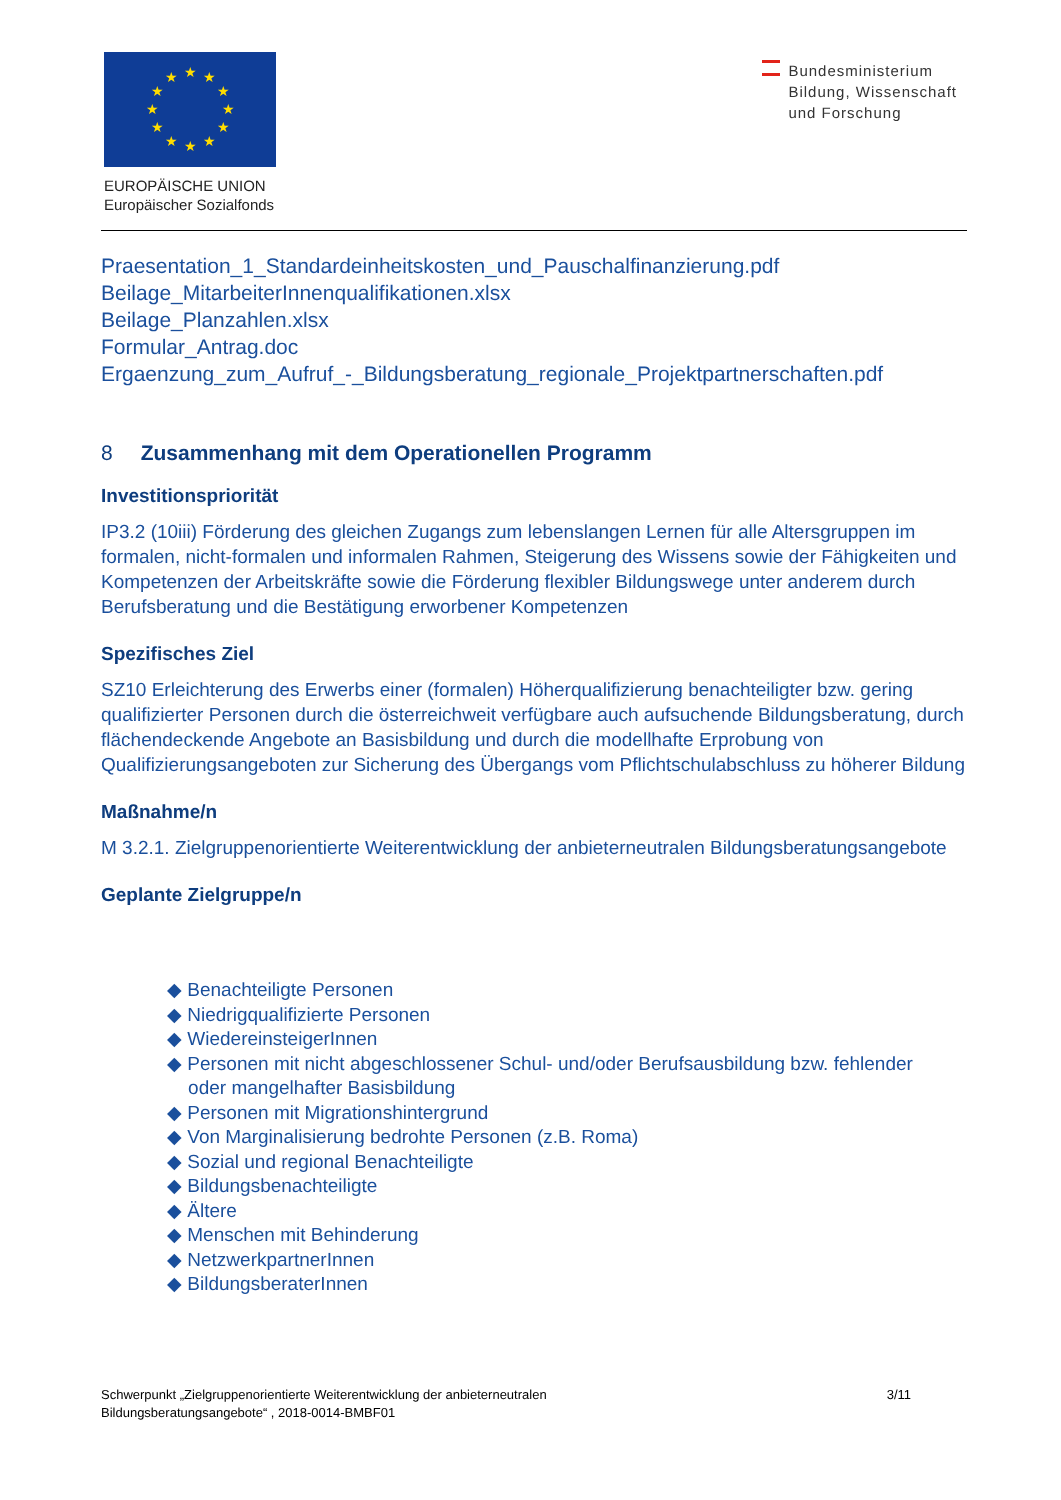★
★
★
★
★
★
★
★
★
★
★
★
EUROPÄISCHE UNION
Europäischer Sozialfonds
Bundesministerium
Bildung, Wissenschaft
und Forschung
Praesentation_1_Standardeinheitskosten_und_Pauschalfinanzierung.pdf
Beilage_MitarbeiterInnenqualifikationen.xlsx
Beilage_Planzahlen.xlsx
Formular_Antrag.doc
Ergaenzung_zum_Aufruf_-_Bildungsberatung_regionale_Projektpartnerschaften.pdf
8 Zusammenhang mit dem Operationellen Programm
Investitionspriorität
IP3.2 (10iii) Förderung des gleichen Zugangs zum lebenslangen Lernen für alle Altersgruppen im formalen, nicht-formalen und informalen Rahmen, Steigerung des Wissens sowie der Fähigkeiten und Kompetenzen der Arbeitskräfte sowie die Förderung flexibler Bildungswege unter anderem durch Berufsberatung und die Bestätigung erworbener Kompetenzen
Spezifisches Ziel
SZ10 Erleichterung des Erwerbs einer (formalen) Höherqualifizierung benachteiligter bzw. gering qualifizierter Personen durch die österreichweit verfügbare auch aufsuchende Bildungsberatung, durch flächendeckende Angebote an Basisbildung und durch die modellhafte Erprobung von Qualifizierungsangeboten zur Sicherung des Übergangs vom Pflichtschulabschluss zu höherer Bildung
Maßnahme/n
M 3.2.1. Zielgruppenorientierte Weiterentwicklung der anbieterneutralen Bildungsberatungsangebote
Geplante Zielgruppe/n
◆ Benachteiligte Personen
◆ Niedrigqualifizierte Personen
◆ WiedereinsteigerInnen
◆ Personen mit nicht abgeschlossener Schul- und/oder Berufsausbildung bzw. fehlender
oder mangelhafter Basisbildung
◆ Personen mit Migrationshintergrund
◆ Von Marginalisierung bedrohte Personen (z.B. Roma)
◆ Sozial und regional Benachteiligte
◆ Bildungsbenachteiligte
◆ Ältere
◆ Menschen mit Behinderung
◆ NetzwerkpartnerInnen
◆ BildungsberaterInnen
Schwerpunkt „Zielgruppenorientierte Weiterentwicklung der anbieterneutralen
Bildungsberatungsangebote“ , 2018-0014-BMBF01
3/11